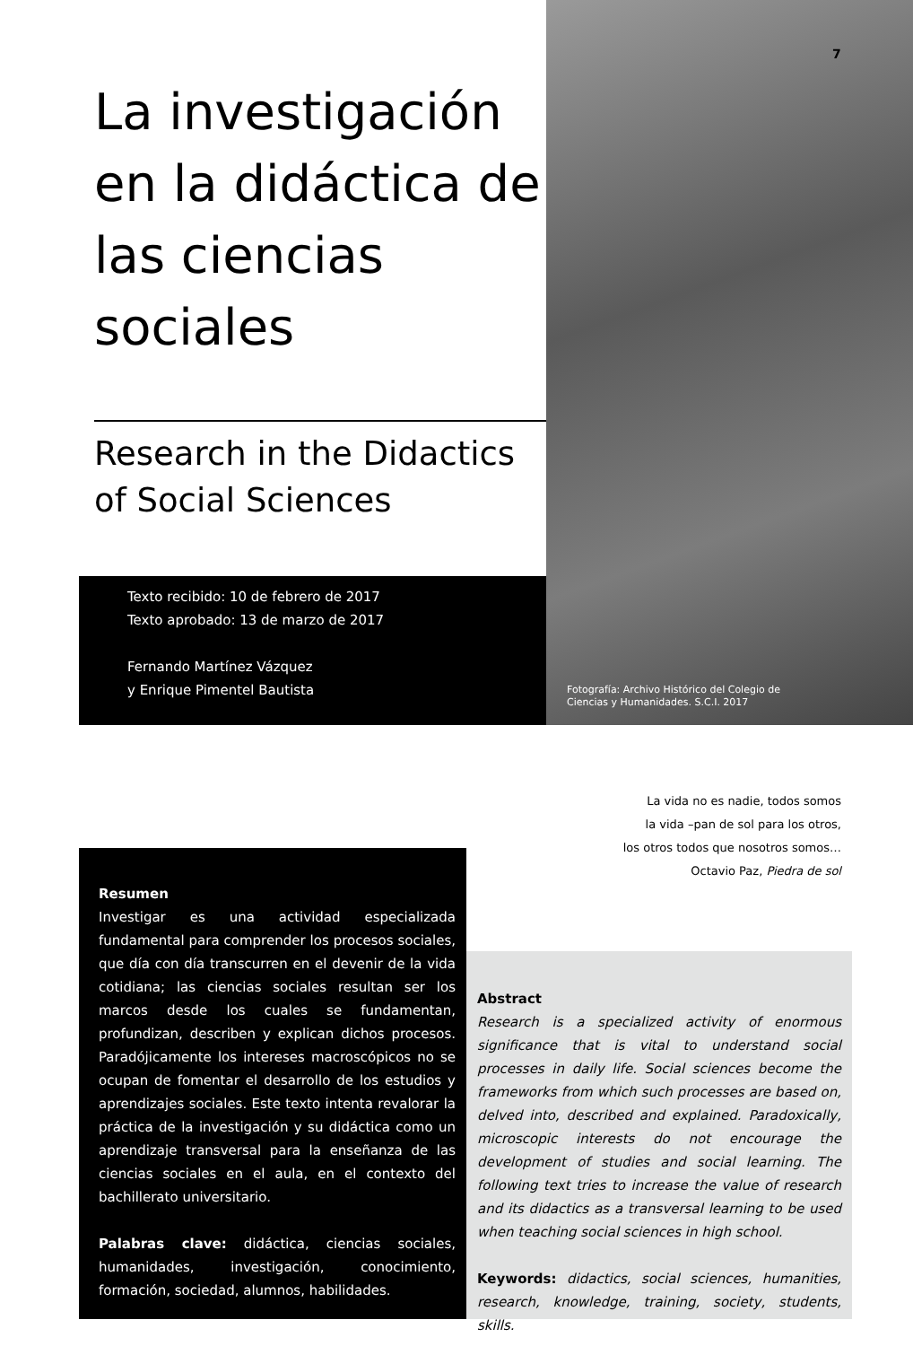7
La investigación en la didáctica de las ciencias sociales
Research in the Didactics
of Social Sciences
Texto recibido: 10 de febrero de 2017
Texto aprobado: 13 de marzo de 2017
Fernando Martínez Vázquez
y Enrique Pimentel Bautista
Fotografía: Archivo Histórico del Colegio de
Ciencias y Humanidades. S.C.I. 2017
La vida no es nadie, todos somos
la vida –pan de sol para los otros,
los otros todos que nosotros somos…
Octavio Paz, Piedra de sol
Resumen
Investigar es una actividad especializada fundamental para comprender los procesos sociales, que día con día transcurren en el devenir de la vida cotidiana; las ciencias sociales resultan ser los marcos desde los cuales se fundamentan, profundizan, describen y explican dichos procesos. Paradójicamente los intereses macroscópicos no se ocupan de fomentar el desarrollo de los estudios y aprendizajes sociales. Este texto intenta revalorar la práctica de la investigación y su didáctica como un aprendizaje transversal para la enseñanza de las ciencias sociales en el aula, en el contexto del bachillerato universitario.
Palabras clave: didáctica, ciencias sociales, humanidades, investigación, conocimiento, formación, sociedad, alumnos, habilidades.
Abstract
Research is a specialized activity of enormous significance that is vital to understand social processes in daily life. Social sciences become the frameworks from which such processes are based on, delved into, described and explained. Paradoxically, microscopic interests do not encourage the development of studies and social learning. The following text tries to increase the value of research and its didactics as a transversal learning to be used when teaching social sciences in high school.
Keywords: didactics, social sciences, humanities, research, knowledge, training, society, students, skills.